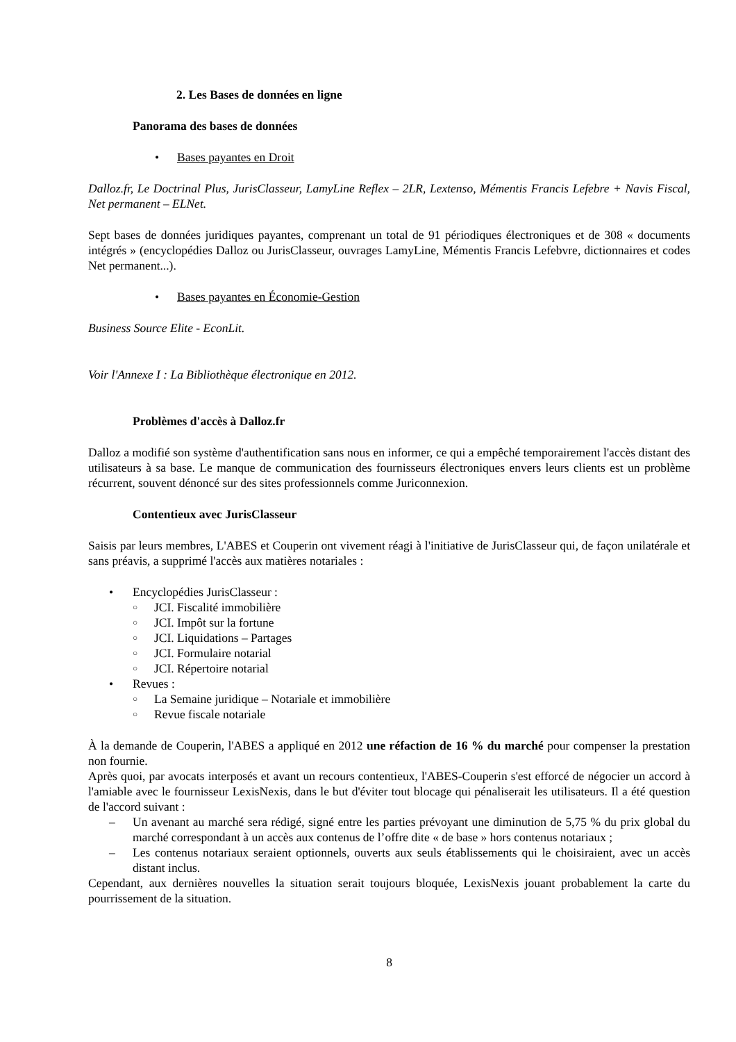2. Les Bases de données en ligne
Panorama des bases de données
• Bases payantes en Droit
Dalloz.fr, Le Doctrinal Plus, JurisClasseur, LamyLine Reflex – 2LR, Lextenso, Mémentis Francis Lefebre + Navis Fiscal, Net permanent – ELNet.
Sept bases de données juridiques payantes, comprenant un total de 91 périodiques électroniques et de 308 « documents intégrés » (encyclopédies Dalloz ou JurisClasseur, ouvrages LamyLine, Mémentis Francis Lefebvre, dictionnaires et codes Net permanent...).
• Bases payantes en Économie-Gestion
Business Source Elite - EconLit.
Voir l'Annexe I : La Bibliothèque électronique en 2012.
Problèmes d'accès à Dalloz.fr
Dalloz a modifié son système d'authentification sans nous en informer, ce qui a empêché temporairement l'accès distant des utilisateurs à sa base. Le manque de communication des fournisseurs électroniques envers leurs clients est un problème récurrent, souvent dénoncé sur des sites professionnels comme Juriconnexion.
Contentieux avec JurisClasseur
Saisis par leurs membres, L'ABES et Couperin ont vivement réagi à l'initiative de JurisClasseur qui, de façon unilatérale et sans préavis, a supprimé l'accès aux matières notariales :
• Encyclopédies JurisClasseur :
○ JCI. Fiscalité immobilière
○ JCI. Impôt sur la fortune
○ JCI. Liquidations – Partages
○ JCI. Formulaire notarial
○ JCI. Répertoire notarial
• Revues :
○ La Semaine juridique – Notariale et immobilière
○ Revue fiscale notariale
À la demande de Couperin, l'ABES a appliqué en 2012 une réfaction de 16 % du marché pour compenser la prestation non fournie.
Après quoi, par avocats interposés et avant un recours contentieux, l'ABES-Couperin s'est efforcé de négocier un accord à l'amiable avec le fournisseur LexisNexis, dans le but d'éviter tout blocage qui pénaliserait les utilisateurs. Il a été question de l'accord suivant :
– Un avenant au marché sera rédigé, signé entre les parties prévoyant une diminution de 5,75 % du prix global du marché correspondant à un accès aux contenus de l’offre dite « de base » hors contenus notariaux ;
– Les contenus notariaux seraient optionnels, ouverts aux seuls établissements qui le choisiraient, avec un accès distant inclus.
Cependant, aux dernières nouvelles la situation serait toujours bloquée, LexisNexis jouant probablement la carte du pourrissement de la situation.
8